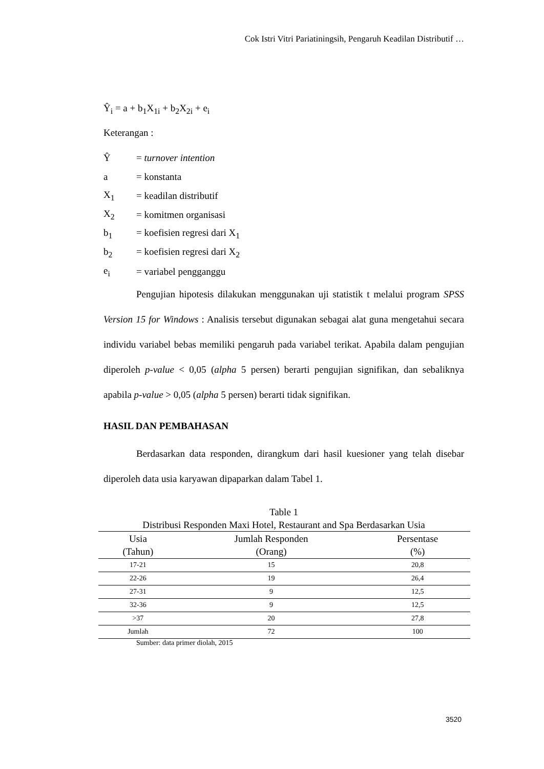Cok Istri Vitri Pariatiningsih, Pengaruh Keadilan Distributif …
Ŷ<sub>i</sub> = a + b<sub>1</sub>X<sub>1i</sub> + b<sub>2</sub>X<sub>2i</sub> + e<sub>i</sub>
Keterangan :
Ŷ = turnover intention
a = konstanta
X<sub>1</sub> = keadilan distributif
X<sub>2</sub> = komitmen organisasi
b<sub>1</sub> = koefisien regresi dari X<sub>1</sub>
b<sub>2</sub> = koefisien regresi dari X<sub>2</sub>
e<sub>i</sub> = variabel pengganggu
Pengujian hipotesis dilakukan menggunakan uji statistik t melalui program SPSS Version 15 for Windows : Analisis tersebut digunakan sebagai alat guna mengetahui secara individu variabel bebas memiliki pengaruh pada variabel terikat. Apabila dalam pengujian diperoleh p-value < 0,05 (alpha 5 persen) berarti pengujian signifikan, dan sebaliknya apabila p-value > 0,05 (alpha 5 persen) berarti tidak signifikan.
HASIL DAN PEMBAHASAN
Berdasarkan data responden, dirangkum dari hasil kuesioner yang telah disebar diperoleh data usia karyawan dipaparkan dalam Tabel 1.
Table 1
Distribusi Responden Maxi Hotel, Restaurant and Spa Berdasarkan Usia
| Usia (Tahun) | Jumlah Responden (Orang) | Persentase (%) |
| --- | --- | --- |
| 17-21 | 15 | 20,8 |
| 22-26 | 19 | 26,4 |
| 27-31 | 9 | 12,5 |
| 32-36 | 9 | 12,5 |
| >37 | 20 | 27,8 |
| Jumlah | 72 | 100 |
Sumber: data primer diolah, 2015
3520